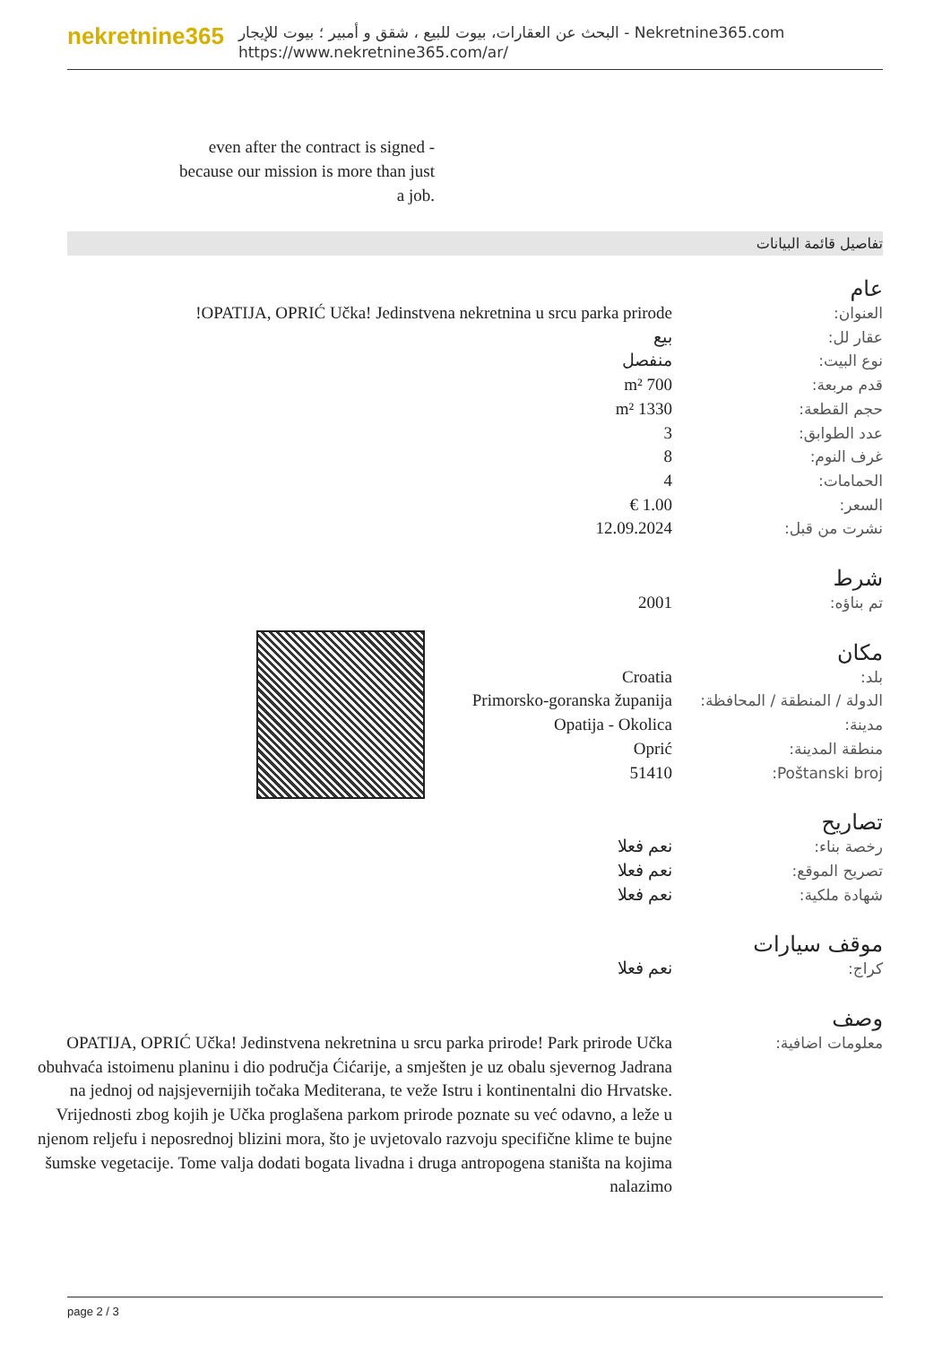nekretnine365
البحث عن العقارات، بيوت للبيع ، شقق و أمبير ؛ بيوت للإيجار - Nekretnine365.com
https://www.nekretnine365.com/ar/
even after the contract is signed - because our mission is more than just a job.
تفاصيل قائمة البيانات
عام
| العنوان: | OPATIJA, OPRIĆ Učka! Jedinstvena nekretnina u srcu parka prirode! |
| عقار لل: | بيع |
| نوع البيت: | منفصل |
| قدم مربعة: | 700 m² |
| حجم القطعة: | 1330 m² |
| عدد الطوابق: | 3 |
| غرف النوم: | 8 |
| الحمامات: | 4 |
| السعر: | 1.00 € |
| نشرت من قبل: | 12.09.2024 |
شرط
| تم بناؤه: | 2001 |
مكان
| بلد: | Croatia |
| الدولة / المنطقة / المحافظة: | Primorsko-goranska županija |
| مدينة: | Opatija - Okolica |
| منطقة المدينة: | Oprić |
| Poštanski broj: | 51410 |
تصاريح
| رخصة بناء: | نعم فعلا |
| تصريح الموقع: | نعم فعلا |
| شهادة ملكية: | نعم فعلا |
موقف سيارات
| كراج: | نعم فعلا |
وصف
| معلومات اضافية: | OPATIJA, OPRIĆ Učka! Jedinstvena nekretnina u srcu parka prirode! Park prirode Učka obuhvaća istoimenu planinu i dio područja Ćićarije, a smješten je uz obalu sjevernog Jadrana na jednoj od najsjevernijih točaka Mediterana, te veže Istru i kontinentalni dio Hrvatske. Vrijednosti zbog kojih je Učka proglašena parkom prirode poznate su već odavno, a leže u njenom reljefu i neposrednoj blizini mora, što je uvjetovalo razvoju specifične klime te bujne šumske vegetacije. Tome valja dodati bogata livadna i druga antropogena staništa na kojima nalazimo |
page 2 / 3